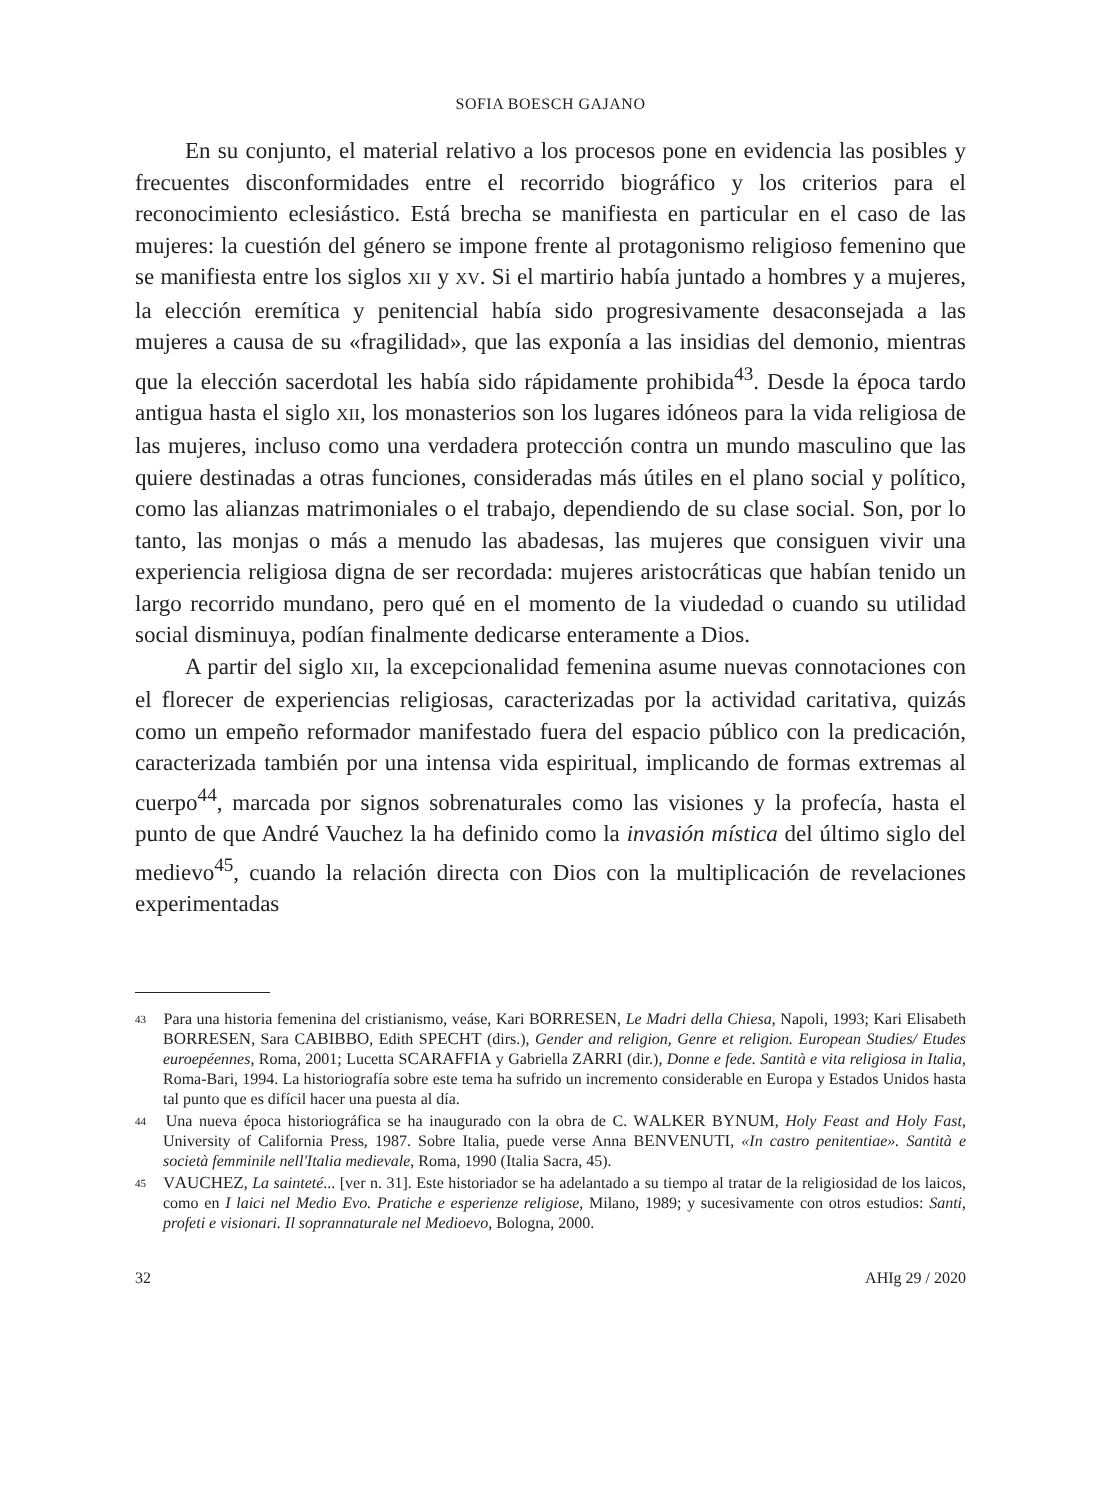SOFIA BOESCH GAJANO
En su conjunto, el material relativo a los procesos pone en evidencia las posibles y frecuentes disconformidades entre el recorrido biográfico y los criterios para el reconocimiento eclesiástico. Está brecha se manifiesta en particular en el caso de las mujeres: la cuestión del género se impone frente al protagonismo religioso femenino que se manifiesta entre los siglos XII y XV. Si el martirio había juntado a hombres y a mujeres, la elección eremítica y penitencial había sido progresivamente desaconsejada a las mujeres a causa de su «fragilidad», que las exponía a las insidias del demonio, mientras que la elección sacerdotal les había sido rápidamente prohibida<sup>43</sup>. Desde la época tardo antigua hasta el siglo XII, los monasterios son los lugares idóneos para la vida religiosa de las mujeres, incluso como una verdadera protección contra un mundo masculino que las quiere destinadas a otras funciones, consideradas más útiles en el plano social y político, como las alianzas matrimoniales o el trabajo, dependiendo de su clase social. Son, por lo tanto, las monjas o más a menudo las abadesas, las mujeres que consiguen vivir una experiencia religiosa digna de ser recordada: mujeres aristocráticas que habían tenido un largo recorrido mundano, pero qué en el momento de la viudedad o cuando su utilidad social disminuya, podían finalmente dedicarse enteramente a Dios.
A partir del siglo XII, la excepcionalidad femenina asume nuevas connotaciones con el florecer de experiencias religiosas, caracterizadas por la actividad caritativa, quizás como un empeño reformador manifestado fuera del espacio público con la predicación, caracterizada también por una intensa vida espiritual, implicando de formas extremas al cuerpo<sup>44</sup>, marcada por signos sobrenaturales como las visiones y la profecía, hasta el punto de que André Vauchez la ha definido como la invasión mística del último siglo del medievo<sup>45</sup>, cuando la relación directa con Dios con la multiplicación de revelaciones experimentadas
<sup>43</sup> Para una historia femenina del cristianismo, veáse, Kari BORRESEN, Le Madri della Chiesa, Napoli, 1993; Kari Elisabeth BORRESEN, Sara CABIBBO, Edith SPECHT (dirs.), Gender and religion, Genre et religion. European Studies/ Etudes euroepéennes, Roma, 2001; Lucetta SCARAFFIA y Gabriella ZARRI (dir.), Donne e fede. Santità e vita religiosa in Italia, Roma-Bari, 1994. La historiografía sobre este tema ha sufrido un incremento considerable en Europa y Estados Unidos hasta tal punto que es difícil hacer una puesta al día.
<sup>44</sup> Una nueva época historiográfica se ha inaugurado con la obra de C. WALKER BYNUM, Holy Feast and Holy Fast, University of California Press, 1987. Sobre Italia, puede verse Anna BENVENUTI, «In castro penitentiae». Santità e società femminile nell'Italia medievale, Roma, 1990 (Italia Sacra, 45).
<sup>45</sup> VAUCHEZ, La sainteté... [ver n. 31]. Este historiador se ha adelantado a su tiempo al tratar de la religiosidad de los laicos, como en I laici nel Medio Evo. Pratiche e esperienze religiose, Milano, 1989; y sucesivamente con otros estudios: Santi, profeti e visionari. Il soprannaturale nel Medioevo, Bologna, 2000.
32 AHIg 29 / 2020